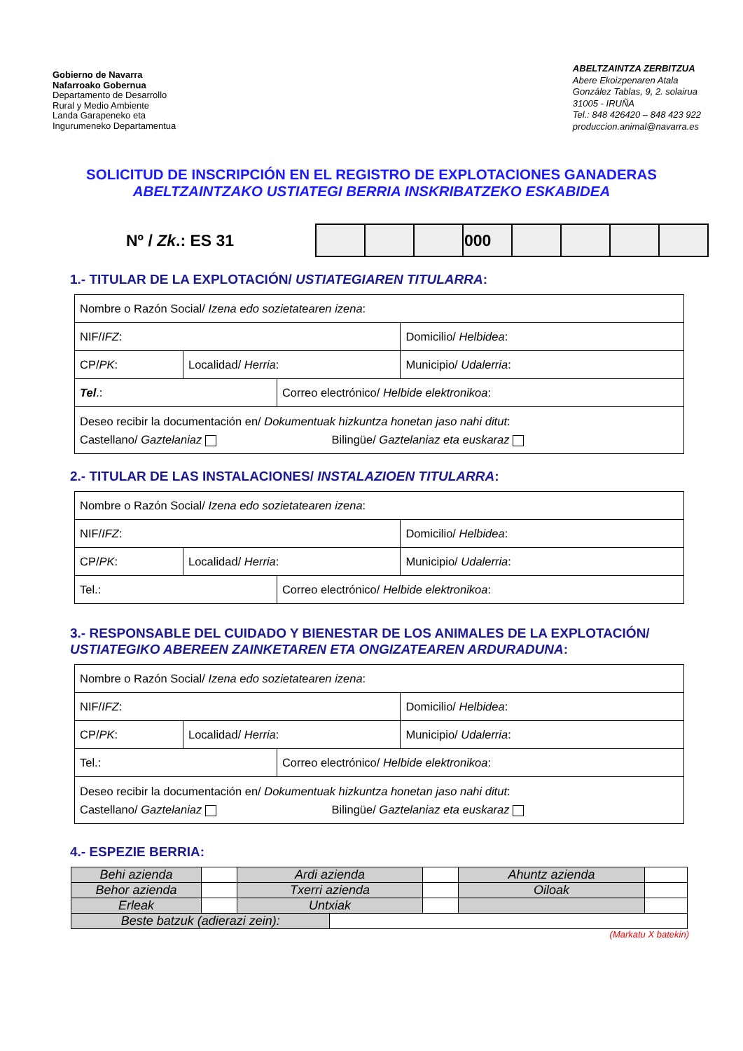Gobierno de Navarra
Nafarroako Gobernua
Departamento de Desarrollo
Rural y Medio Ambiente
Landa Garapeneko eta
Ingurumeneko Departamentua
ABELTZAINTZA ZERBITZUA
Abere Ekoizpenaren Atala
González Tablas, 9, 2. solairua
31005 - IRUÑA
Tel.: 848 426420 – 848 423 922
produccion.animal@navarra.es
SOLICITUD DE INSCRIPCIÓN EN EL REGISTRO DE EXPLOTACIONES GANADERAS
ABELTZAINTZAKO USTIATEGI BERRIA INSKRIBATZEKO ESKABIDEA
Nº / Zk.: ES 31
| | | | 000 | | | | |
1.- TITULAR DE LA EXPLOTACIÓN/ USTIATEGIAREN TITULARRA:
| Nombre o Razón Social/ Izena edo sozietatearen izena : | | | | |
| NIF/ IFZ : | | | Domicilio/ Helbidea : | |
| CP/ PK : | Localidad/ Herria : | | | Municipio/ Udalerria : |
| Tel .: | | Correo electrónico/ Helbide elektronikoa : | | |
| Deseo recibir la documentación en/ Dokumentuak hizkuntza honetan jaso nahi ditut : Castellano/ Gaztelaniaz Bilingüe/ Gaztelaniaz eta euskaraz | | | | |
2.- TITULAR DE LAS INSTALACIONES/ INSTALAZIOEN TITULARRA:
| Nombre o Razón Social/ Izena edo sozietatearen izena : | | | | |
| NIF/ IFZ : | | | Domicilio/ Helbidea : | |
| CP/ PK : | Localidad/ Herria : | | | Municipio/ Udalerria : |
| Tel.: | | Correo electrónico/ Helbide elektronikoa : | | |
3.- RESPONSABLE DEL CUIDADO Y BIENESTAR DE LOS ANIMALES DE LA EXPLOTACIÓN/
USTIATEGIKO ABEREEN ZAINKETAREN ETA ONGIZATEAREN ARDURADUNA:
| Nombre o Razón Social/ Izena edo sozietatearen izena : | | | | |
| NIF/ IFZ : | | | Domicilio/ Helbidea : | |
| CP/ PK : | Localidad/ Herria : | | | Municipio/ Udalerria : |
| Tel.: | | Correo electrónico/ Helbide elektronikoa : | | |
| Deseo recibir la documentación en/ Dokumentuak hizkuntza honetan jaso nahi ditut : Castellano/ Gaztelaniaz Bilingüe/ Gaztelaniaz eta euskaraz | | | | |
4.- ESPEZIE BERRIA:
| Behi azienda | | Ardi azienda | | | Ahuntz azienda | |
| Behor azienda | | Txerri azienda | | | Oiloak | |
| Erleak | | Untxiak | | | | |
| Beste batzuk (adierazi zein): | | | | | | |
(Markatu X batekin)